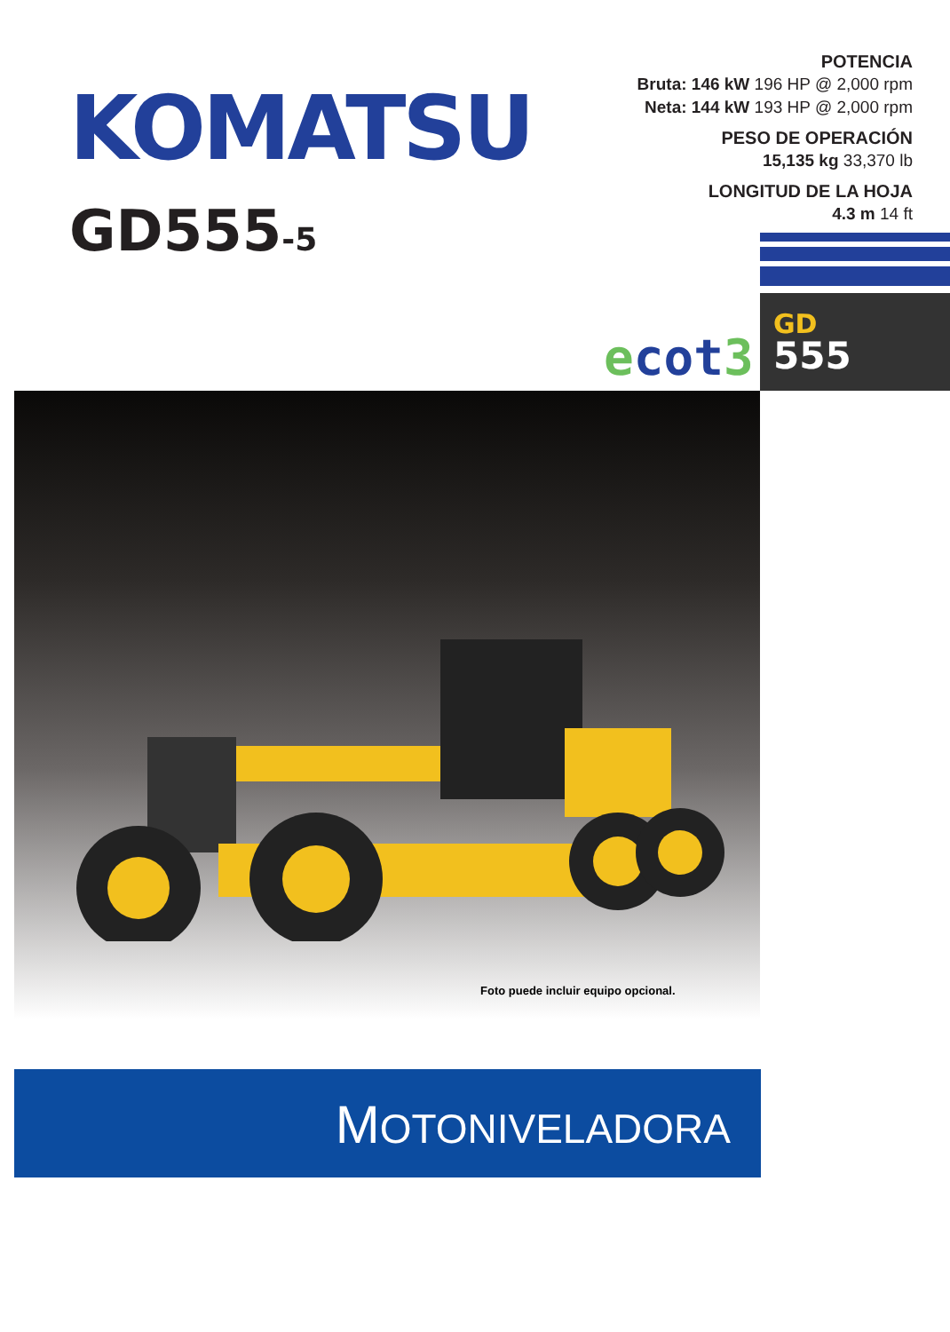KOMATSU
GD555-5
POTENCIA
Bruta: 146 kW 196 HP @ 2,000 rpm
Neta: 144 kW 193 HP @ 2,000 rpm
PESO DE OPERACIÓN
15,135 kg 33,370 lb
LONGITUD DE LA HOJA
4.3 m 14 ft
ecot3
GD
555
Foto puede incluir equipo opcional.
MOTONIVELADORA